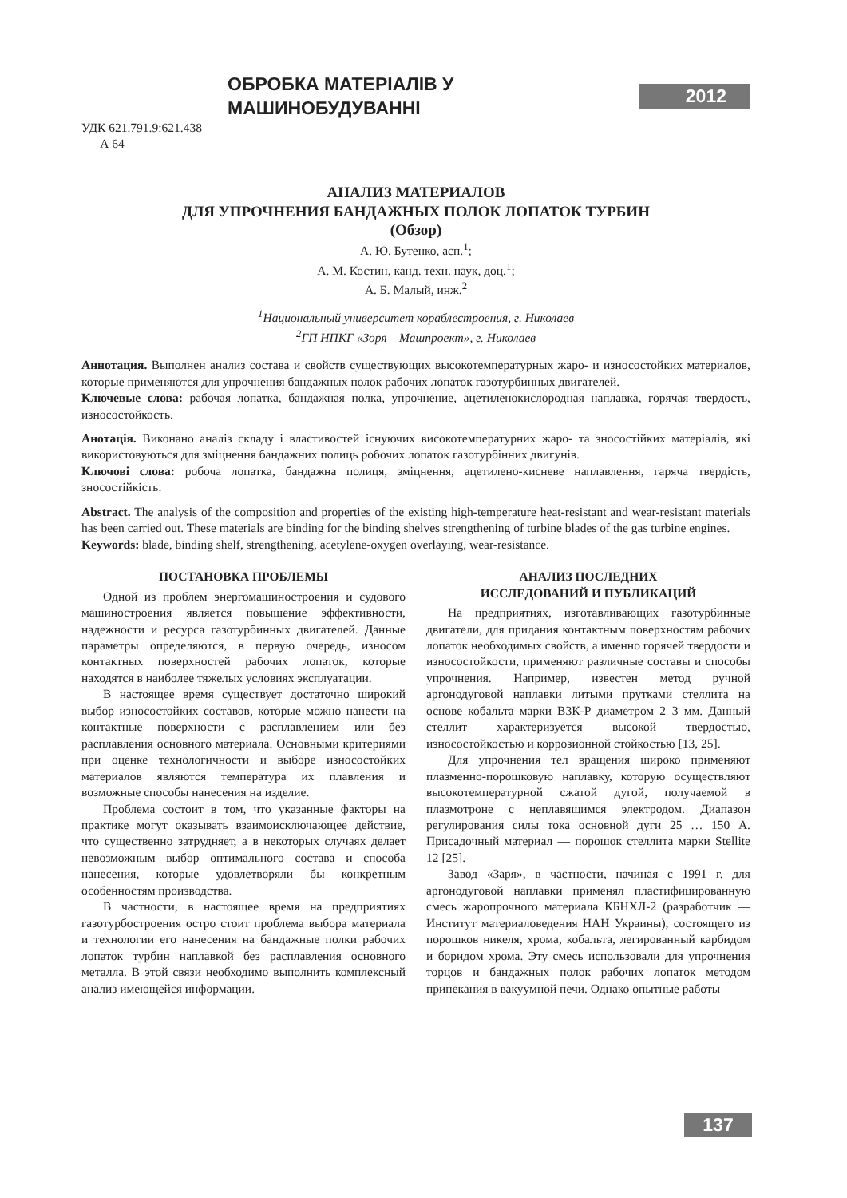ОБРОБКА МАТЕРІАЛІВ У МАШИНОБУДУВАННІ
2012
УДК 621.791.9:621.438
А 64
АНАЛИЗ МАТЕРИАЛОВ
ДЛЯ УПРОЧНЕНИЯ БАНДАЖНЫХ ПОЛОК ЛОПАТОК ТУРБИН
(Обзор)
А. Ю. Бутенко, асп.<sup>1</sup>;
А. М. Костин, канд. техн. наук, доц.<sup>1</sup>;
А. Б. Малый, инж.<sup>2</sup>
<sup>1</sup> Национальный университет кораблестроения, г. Николаев
<sup>2</sup> ГП НПКГ «Зоря – Машпроект», г. Николаев
Аннотация. Выполнен анализ состава и свойств существующих высокотемпературных жаро- и износостойких материалов, которые применяются для упрочнения бандажных полок рабочих лопаток газотурбинных двигателей.
Ключевые слова: рабочая лопатка, бандажная полка, упрочнение, ацетиленокислородная наплавка, горячая твердость, износостойкость.
Анотація. Виконано аналіз складу і властивостей існуючих високотемпературних жаро- та зносостійких матеріалів, які використовуються для зміцнення бандажних полиць робочих лопаток газотурбінних двигунів.
Ключові слова: робоча лопатка, бандажна полиця, зміцнення, ацетилено-кисневе наплавлення, гаряча твердість, зносостійкість.
Abstract. The analysis of the composition and properties of the existing high-temperature heat-resistant and wear-resistant materials has been carried out. These materials are binding for the binding shelves strengthening of turbine blades of the gas turbine engines.
Keywords: blade, binding shelf, strengthening, acetylene-oxygen overlaying, wear-resistance.
ПОСТАНОВКА ПРОБЛЕМЫ
Одной из проблем энергомашиностроения и судового машиностроения является повышение эффективности, надежности и ресурса газотурбинных двигателей. Данные параметры определяются, в первую очередь, износом контактных поверхностей рабочих лопаток, которые находятся в наиболее тяжелых условиях эксплуатации.
В настоящее время существует достаточно широкий выбор износостойких составов, которые можно нанести на контактные поверхности с расплавлением или без расплавления основного материала. Основными критериями при оценке технологичности и выборе износостойких материалов являются температура их плавления и возможные способы нанесения на изделие.
Проблема состоит в том, что указанные факторы на практике могут оказывать взаимоисключающее действие, что существенно затрудняет, а в некоторых случаях делает невозможным выбор оптимального состава и способа нанесения, которые удовлетворяли бы конкретным особенностям производства.
В частности, в настоящее время на предприятиях газотурбостроения остро стоит проблема выбора материала и технологии его нанесения на бандажные полки рабочих лопаток турбин наплавкой без расплавления основного металла. В этой связи необходимо выполнить комплексный анализ имеющейся информации.
АНАЛИЗ ПОСЛЕДНИХ
ИССЛЕДОВАНИЙ И ПУБЛИКАЦИЙ
На предприятиях, изготавливающих газотурбинные двигатели, для придания контактным поверхностям рабочих лопаток необходимых свойств, а именно горячей твердости и износостойкости, применяют различные составы и способы упрочнения. Например, известен метод ручной аргонодуговой наплавки литыми прутками стеллита на основе кобальта марки В3К-Р диаметром 2–3 мм. Данный стеллит характеризуется высокой твердостью, износостойкостью и коррозионной стойкостью [13, 25].
Для упрочнения тел вращения широко применяют плазменно-порошковую наплавку, которую осуществляют высокотемпературной сжатой дугой, получаемой в плазмотроне с неплавящимся электродом. Диапазон регулирования силы тока основной дуги 25 … 150 А. Присадочный материал — порошок стеллита марки Stellite 12 [25].
Завод «Заря», в частности, начиная с 1991 г. для аргонодуговой наплавки применял пластифицированную смесь жаропрочного материала КБНХЛ-2 (разработчик — Институт материаловедения НАН Украины), состоящего из порошков никеля, хрома, кобальта, легированный карбидом и боридом хрома. Эту смесь использовали для упрочнения торцов и бандажных полок рабочих лопаток методом припекания в вакуумной печи. Однако опытные работы
137